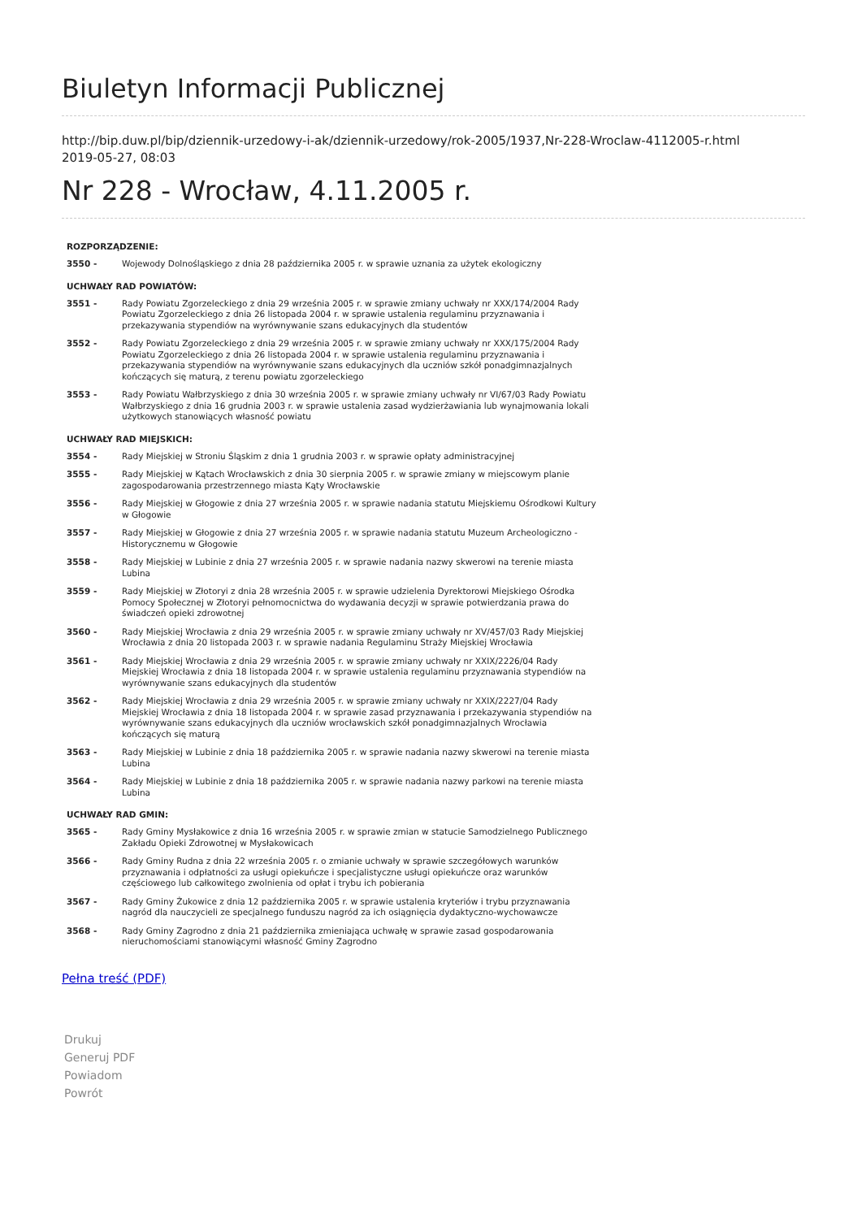Biuletyn Informacji Publicznej
http://bip.duw.pl/bip/dziennik-urzedowy-i-ak/dziennik-urzedowy/rok-2005/1937,Nr-228-Wroclaw-4112005-r.html
2019-05-27, 08:03
Nr 228 - Wrocław, 4.11.2005 r.
| ROZPORZĄDZENIE: | |
| --- | --- |
| 3550 - | Wojewody Dolnośląskiego z dnia 28 października 2005 r. w sprawie uznania za użytek ekologiczny |
| UCHWAŁY RAD POWIATÓW: | |
| 3551 - | Rady Powiatu Zgorzeleckiego z dnia 29 września 2005 r. w sprawie zmiany uchwały nr XXX/174/2004 Rady Powiatu Zgorzeleckiego z dnia 26 listopada 2004 r. w sprawie ustalenia regulaminu przyznawania i przekazywania stypendiów na wyrównywanie szans edukacyjnych dla studentów |
| 3552 - | Rady Powiatu Zgorzeleckiego z dnia 29 września 2005 r. w sprawie zmiany uchwały nr XXX/175/2004 Rady Powiatu Zgorzeleckiego z dnia 26 listopada 2004 r. w sprawie ustalenia regulaminu przyznawania i przekazywania stypendiów na wyrównywanie szans edukacyjnych dla uczniów szkół ponadgimnazjalnych kończących się maturą, z terenu powiatu zgorzeleckiego |
| 3553 - | Rady Powiatu Wałbrzyskiego z dnia 30 września 2005 r. w sprawie zmiany uchwały nr VI/67/03 Rady Powiatu Wałbrzyskiego z dnia 16 grudnia 2003 r. w sprawie ustalenia zasad wydzierżawiania lub wynajmowania lokali użytkowych stanowiących własność powiatu |
| UCHWAŁY RAD MIEJSKICH: | |
| 3554 - | Rady Miejskiej w Stroniu Śląskim z dnia 1 grudnia 2003 r. w sprawie opłaty administracyjnej |
| 3555 - | Rady Miejskiej w Kątach Wrocławskich z dnia 30 sierpnia 2005 r. w sprawie zmiany w miejscowym planie zagospodarowania przestrzennego miasta Kąty Wrocławskie |
| 3556 - | Rady Miejskiej w Głogowie z dnia 27 września 2005 r. w sprawie nadania statutu Miejskiemu Ośrodkowi Kultury w Głogowie |
| 3557 - | Rady Miejskiej w Głogowie z dnia 27 września 2005 r. w sprawie nadania statutu Muzeum Archeologiczno - Historycznemu w Głogowie |
| 3558 - | Rady Miejskiej w Lubinie z dnia 27 września 2005 r. w sprawie nadania nazwy skwerowi na terenie miasta Lubina |
| 3559 - | Rady Miejskiej w Złotoryi z dnia 28 września 2005 r. w sprawie udzielenia Dyrektorowi Miejskiego Ośrodka Pomocy Społecznej w Złotoryi pełnomocnictwa do wydawania decyzji w sprawie potwierdzania prawa do świadczeń opieki zdrowotnej |
| 3560 - | Rady Miejskiej Wrocławia z dnia 29 września 2005 r. w sprawie zmiany uchwały nr XV/457/03 Rady Miejskiej Wrocławia z dnia 20 listopada 2003 r. w sprawie nadania Regulaminu Straży Miejskiej Wrocławia |
| 3561 - | Rady Miejskiej Wrocławia z dnia 29 września 2005 r. w sprawie zmiany uchwały nr XXIX/2226/04 Rady Miejskiej Wrocławia z dnia 18 listopada 2004 r. w sprawie ustalenia regulaminu przyznawania stypendiów na wyrównywanie szans edukacyjnych dla studentów |
| 3562 - | Rady Miejskiej Wrocławia z dnia 29 września 2005 r. w sprawie zmiany uchwały nr XXIX/2227/04 Rady Miejskiej Wrocławia z dnia 18 listopada 2004 r. w sprawie zasad przyznawania i przekazywania stypendiów na wyrównywanie szans edukacyjnych dla uczniów wrocławskich szkół ponadgimnazjalnych Wrocławia kończących się maturą |
| 3563 - | Rady Miejskiej w Lubinie z dnia 18 października 2005 r. w sprawie nadania nazwy skwerowi na terenie miasta Lubina |
| 3564 - | Rady Miejskiej w Lubinie z dnia 18 października 2005 r. w sprawie nadania nazwy parkowi na terenie miasta Lubina |
| UCHWAŁY RAD GMIN: | |
| 3565 - | Rady Gminy Mysłakowice z dnia 16 września 2005 r. w sprawie zmian w statucie Samodzielnego Publicznego Zakładu Opieki Zdrowotnej w Mysłakowicach |
| 3566 - | Rady Gminy Rudna z dnia 22 września 2005 r. o zmianie uchwały w sprawie szczegółowych warunków przyznawania i odpłatności za usługi opiekuńcze i specjalistyczne usługi opiekuńcze oraz warunków częściowego lub całkowitego zwolnienia od opłat i trybu ich pobierania |
| 3567 - | Rady Gminy Żukowice z dnia 12 października 2005 r. w sprawie ustalenia kryteriów i trybu przyznawania nagród dla nauczycieli ze specjalnego funduszu nagród za ich osiągnięcia dydaktyczno-wychowawcze |
| 3568 - | Rady Gminy Zagrodno z dnia 21 października zmieniająca uchwałę w sprawie zasad gospodarowania nieruchomościami stanowiącymi własność Gminy Zagrodno |
Pełna treść (PDF)
Drukuj
Generuj PDF
Powiadom
Powrót